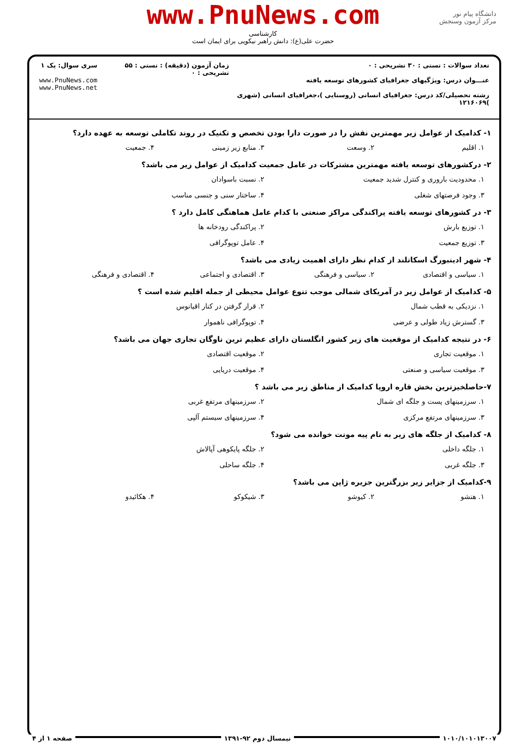دانشگاه پیام نور
مرکز آزمون وسنجش
www.PnuNews.com
کارشناسی
حضرت علی(ع): دانش راهبر نیکویی برای ایمان است
تعداد سوالات : تستی : ۳۰ تشریحی : ۰
عنـــوان درس: ویژگیهای جغرافیای کشورهای توسعه یافته
رشته تحصیلی/کد درس: جغرافیای انسانی (روستایی )،جغرافیای انسانی (شهری )۱۲۱۶۰۶۹
زمان آزمون (دقیقه) : تستی : ۵۵ تشریحی : ۰
سری سوال: یک ۱
www.PnuNews.com
www.PnuNews.net
۱- کدامیک از عوامل زیر مهمترین نقش را در صورت دارا بودن تخصص و تکنیک در روند تکاملی توسعه به عهده دارد؟
۱. اقلیم ۲. وسعت ۳. منابع زیر زمینی ۴. جمعیت
۲- درکشورهای توسعه یافته مهمترین مشترکات در عامل جمعیت کدامیک از عوامل زیر می باشد؟
۱. محدودیت باروری و کنترل شدید جمعیت ۲. نسبت باسوادان
۳. وجود فرصتهای شغلی ۴. ساختار سنی و جنسی مناسب
۳- در کشورهای توسعه یافته پراکندگی مراکز صنعتی با کدام عامل هماهنگی کامل دارد ؟
۱. توزیع بارش ۲. پراکندگی رودخانه ها
۳. توزیع جمعیت ۴. عامل توپوگرافی
۴- شهر ادینبورگ اسکاتلند از کدام نظر دارای اهمیت زیادی می باشد؟
۱. سیاسی و اقتصادی ۲. سیاسی و فرهنگی ۳. اقتصادی و اجتماعی ۴. اقتصادی و فرهنگی
۵- کدامیک از عوامل زیر در آمریکای شمالی موجب تنوع عوامل محیطی از جمله اقلیم شده است ؟
۱. نزدیکی به قطب شمال ۲. قرار گرفتن در کنار اقیانوس
۳. گسترش زیاد طولی و عرضی ۴. توپوگرافی ناهموار
۶- در نتیجه کدامیک از موقعیت های زیر کشور انگلستان دارای عظیم ترین ناوگان تجاری جهان می باشد؟
۱. موقعیت تجاری ۲. موقعیت اقتصادی
۳. موقعیت سیاسی و صنعتی ۴. موقعیت دریایی
۷-حاصلخیزترین بخش قاره اروپا کدامیک از مناطق زیر می باشد ؟
۱. سرزمینهای پست و جلگه ای شمال ۲. سرزمینهای مرتفع غربی
۳. سرزمینهای مرتفع مرکزی ۴. سرزمینهای سیستم آلپی
۸- کدامیک از جلگه های زیر به نام پیه مونت خوانده می شود؟
۱. جلگه داخلی ۲. جلگه پایکوهی آپالاش
۳. جلگه غربی ۴. جلگه ساحلی
۹-کدامیک از جزایر زیر بزرگترین جزیره ژاپن می باشد؟
۱. هنشو ۲. کیوشو ۳. شیکوکو ۴. هکائیدو
۱۰۱۰/۱۰۱۰۱۳۰۰۷ نیمسال دوم ۹۲-۱۳۹۱ صفحه ۱ از ۴